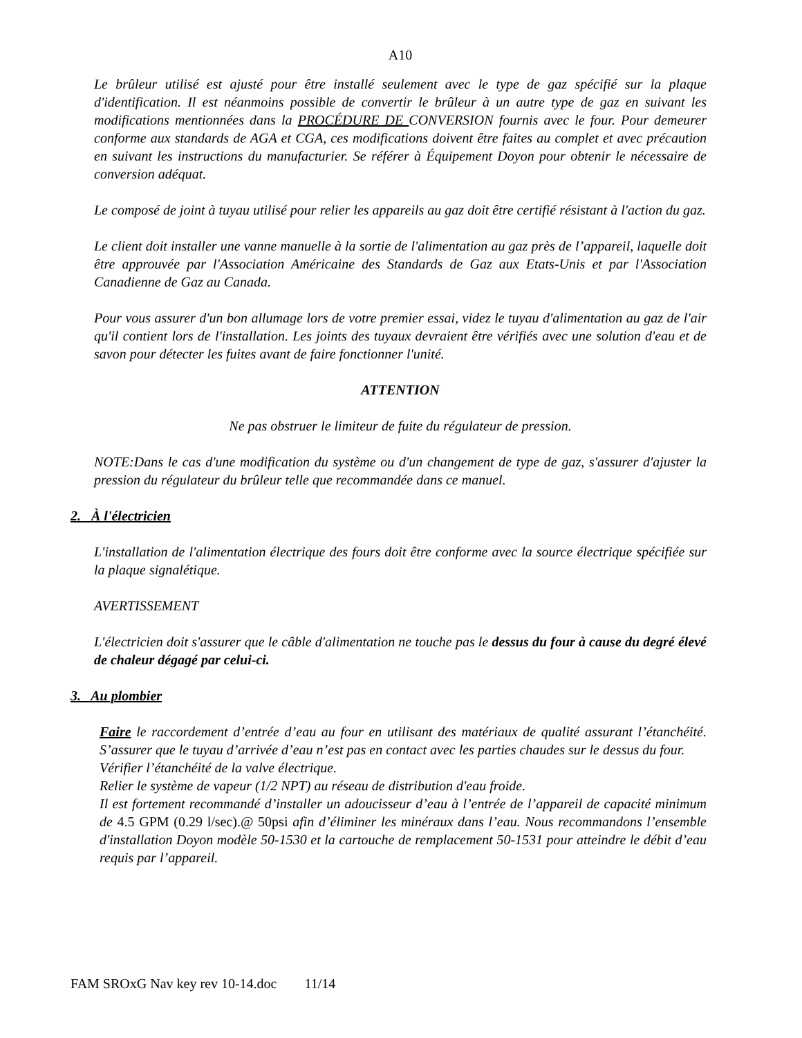A10
Le brûleur utilisé est ajusté pour être installé seulement avec le type de gaz spécifié sur la plaque d'identification. Il est néanmoins possible de convertir le brûleur à un autre type de gaz en suivant les modifications mentionnées dans la PROCÉDURE DE CONVERSION fournis avec le four. Pour demeurer conforme aux standards de AGA et CGA, ces modifications doivent être faites au complet et avec précaution en suivant les instructions du manufacturier. Se référer à Équipement Doyon pour obtenir le nécessaire de conversion adéquat.
Le composé de joint à tuyau utilisé pour relier les appareils au gaz doit être certifié résistant à l'action du gaz.
Le client doit installer une vanne manuelle à la sortie de l'alimentation au gaz près de l’appareil, laquelle doit être approuvée par l'Association Américaine des Standards de Gaz aux Etats-Unis et par l'Association Canadienne de Gaz au Canada.
Pour vous assurer d'un bon allumage lors de votre premier essai, videz le tuyau d'alimentation au gaz de l'air qu'il contient lors de l'installation. Les joints des tuyaux devraient être vérifiés avec une solution d'eau et de savon pour détecter les fuites avant de faire fonctionner l'unité.
ATTENTION
Ne pas obstruer le limiteur de fuite du régulateur de pression.
NOTE:Dans le cas d'une modification du système ou d'un changement de type de gaz, s'assurer d'ajuster la pression du régulateur du brûleur telle que recommandée dans ce manuel.
2. À l'électricien
L'installation de l'alimentation électrique des fours doit être conforme avec la source électrique spécifiée sur la plaque signalétique.
AVERTISSEMENT
L'électricien doit s'assurer que le câble d'alimentation ne touche pas le dessus du four à cause du degré élevé de chaleur dégagé par celui-ci.
3. Au plombier
Faire le raccordement d’entrée d’eau au four en utilisant des matériaux de qualité assurant l’étanchéité. S’assurer que le tuyau d’arrivée d’eau n’est pas en contact avec les parties chaudes sur le dessus du four.
Vérifier l’étanchéité de la valve électrique.
Relier le système de vapeur (1/2 NPT) au réseau de distribution d'eau froide.
Il est fortement recommandé d’installer un adoucisseur d’eau à l’entrée de l’appareil de capacité minimum de 4.5 GPM (0.29 l/sec).@ 50psi afin d’éliminer les minéraux dans l’eau. Nous recommandons l’ensemble d'installation Doyon modèle 50-1530 et la cartouche de remplacement 50-1531 pour atteindre le débit d’eau requis par l’appareil.
FAM SROxG Nav key rev 10-14.doc 11/14